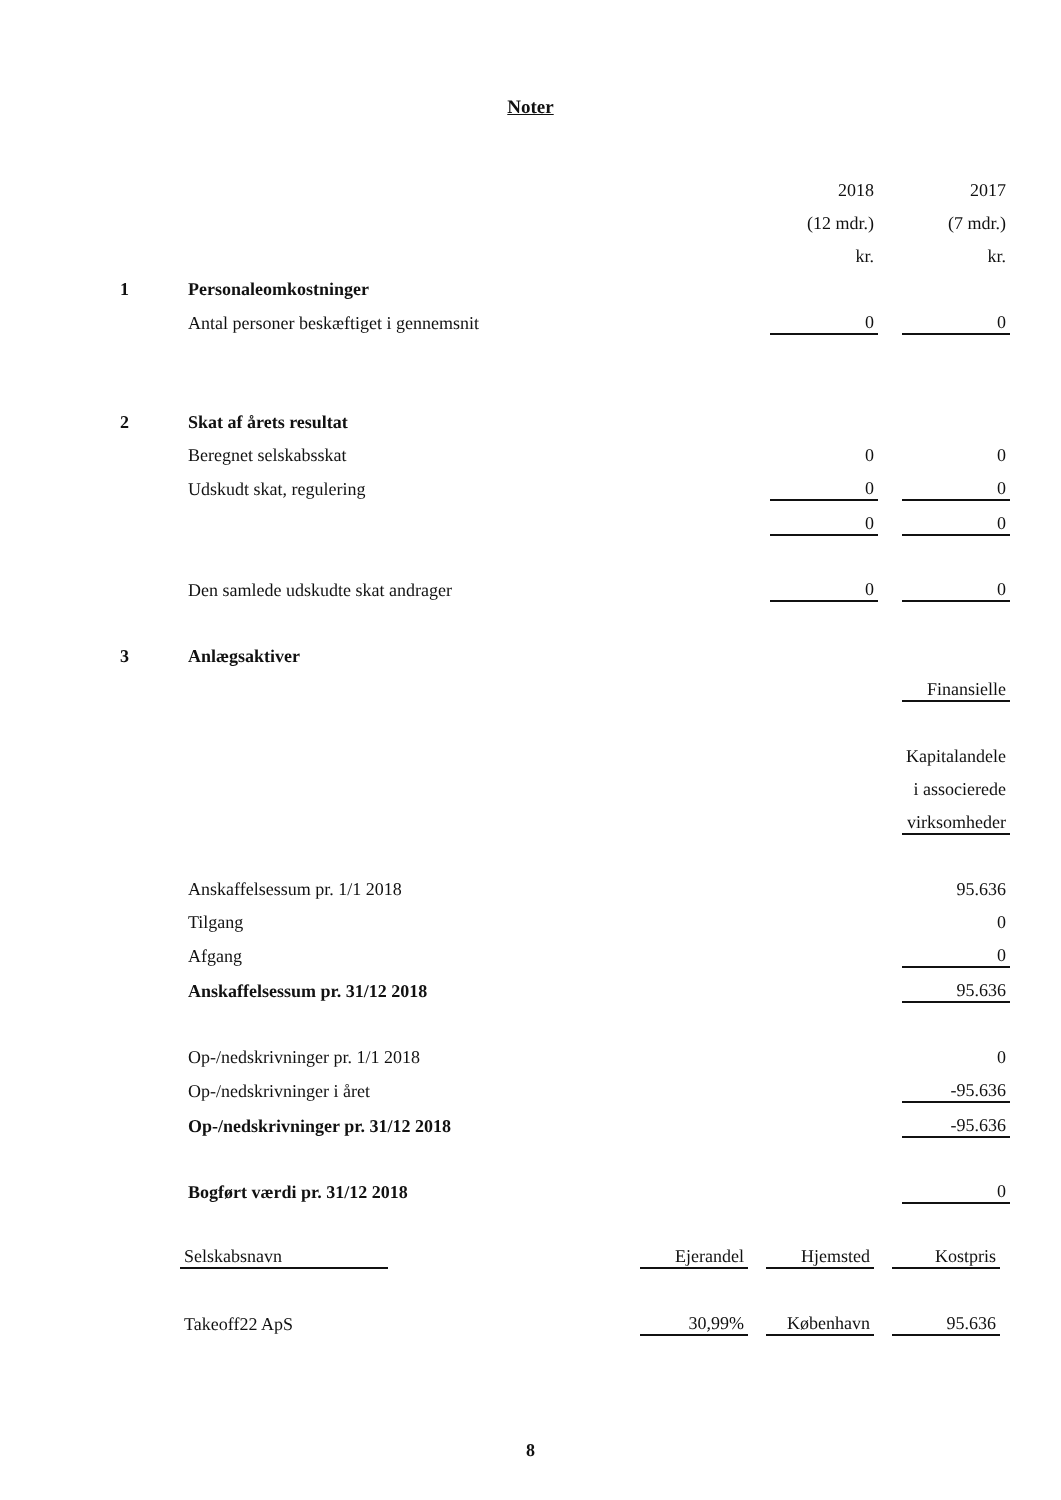Noter
| | | 2018 | | 2017 |
| | | (12 mdr.) | | (7 mdr.) |
| | | kr. | | kr. |
| 1 | Personaleomkostninger | | | |
| | Antal personer beskæftiget i gennemsnit | 0 | | 0 |
| 2 | Skat af årets resultat | | | |
| | Beregnet selskabsskat | 0 | | 0 |
| | Udskudt skat, regulering | 0 | | 0 |
| | | 0 | | 0 |
| | Den samlede udskudte skat andrager | 0 | | 0 |
| 3 | Anlægsaktiver | | | |
| | | | | Finansielle |
| | | | | Kapitalandele |
| | | | | i associerede |
| | | | | virksomheder |
| | Anskaffelsessum pr. 1/1 2018 | | | 95.636 |
| | Tilgang | | | 0 |
| | Afgang | | | 0 |
| | Anskaffelsessum pr. 31/12 2018 | | | 95.636 |
| | Op-/nedskrivninger pr. 1/1 2018 | | | 0 |
| | Op-/nedskrivninger i året | | | -95.636 |
| | Op-/nedskrivninger pr. 31/12 2018 | | | -95.636 |
| | Bogført værdi pr. 31/12 2018 | | | 0 |
| Selskabsnavn | | Ejerandel | | Hjemsted | | Kostpris |
| Takeoff22 ApS | | 30,99% | | København | | 95.636 |
8